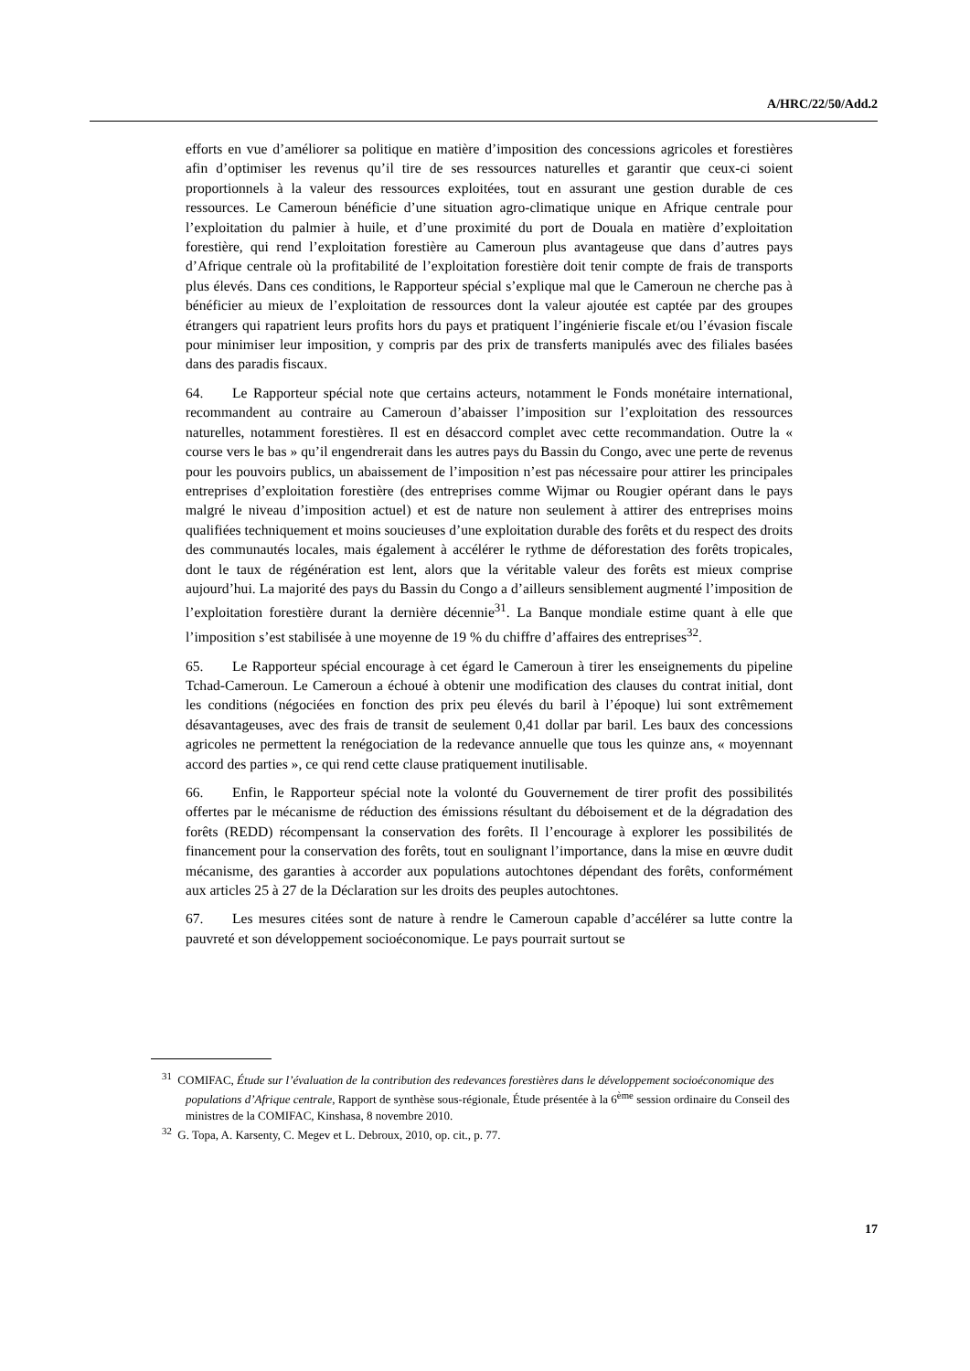A/HRC/22/50/Add.2
efforts en vue d’améliorer sa politique en matière d’imposition des concessions agricoles et forestières afin d’optimiser les revenus qu’il tire de ses ressources naturelles et garantir que ceux-ci soient proportionnels à la valeur des ressources exploitées, tout en assurant une gestion durable de ces ressources. Le Cameroun bénéficie d’une situation agro-climatique unique en Afrique centrale pour l’exploitation du palmier à huile, et d’une proximité du port de Douala en matière d’exploitation forestière, qui rend l’exploitation forestière au Cameroun plus avantageuse que dans d’autres pays d’Afrique centrale où la profitabilité de l’exploitation forestière doit tenir compte de frais de transports plus élevés. Dans ces conditions, le Rapporteur spécial s’explique mal que le Cameroun ne cherche pas à bénéficier au mieux de l’exploitation de ressources dont la valeur ajoutée est captée par des groupes étrangers qui rapatrient leurs profits hors du pays et pratiquent l’ingénierie fiscale et/ou l’évasion fiscale pour minimiser leur imposition, y compris par des prix de transferts manipulés avec des filiales basées dans des paradis fiscaux.
64. Le Rapporteur spécial note que certains acteurs, notamment le Fonds monétaire international, recommandent au contraire au Cameroun d’abaisser l’imposition sur l’exploitation des ressources naturelles, notamment forestières. Il est en désaccord complet avec cette recommandation. Outre la « course vers le bas » qu’il engendrerait dans les autres pays du Bassin du Congo, avec une perte de revenus pour les pouvoirs publics, un abaissement de l’imposition n’est pas nécessaire pour attirer les principales entreprises d’exploitation forestière (des entreprises comme Wijmar ou Rougier opérant dans le pays malgré le niveau d’imposition actuel) et est de nature non seulement à attirer des entreprises moins qualifiées techniquement et moins soucieuses d’une exploitation durable des forêts et du respect des droits des communautés locales, mais également à accélérer le rythme de déforestation des forêts tropicales, dont le taux de régénération est lent, alors que la véritable valeur des forêts est mieux comprise aujourd’hui. La majorité des pays du Bassin du Congo a d’ailleurs sensiblement augmenté l’imposition de l’exploitation forestière durant la dernière décennie<sup>31</sup>. La Banque mondiale estime quant à elle que l’imposition s’est stabilisée à une moyenne de 19 % du chiffre d’affaires des entreprises<sup>32</sup>.
65. Le Rapporteur spécial encourage à cet égard le Cameroun à tirer les enseignements du pipeline Tchad-Cameroun. Le Cameroun a échoué à obtenir une modification des clauses du contrat initial, dont les conditions (négociées en fonction des prix peu élevés du baril à l’époque) lui sont extrêmement désavantageuses, avec des frais de transit de seulement 0,41 dollar par baril. Les baux des concessions agricoles ne permettent la renégociation de la redevance annuelle que tous les quinze ans, « moyennant accord des parties », ce qui rend cette clause pratiquement inutilisable.
66. Enfin, le Rapporteur spécial note la volonté du Gouvernement de tirer profit des possibilités offertes par le mécanisme de réduction des émissions résultant du déboisement et de la dégradation des forêts (REDD) récompensant la conservation des forêts. Il l’encourage à explorer les possibilités de financement pour la conservation des forêts, tout en soulignant l’importance, dans la mise en œuvre dudit mécanisme, des garanties à accorder aux populations autochtones dépendant des forêts, conformément aux articles 25 à 27 de la Déclaration sur les droits des peuples autochtones.
67. Les mesures citées sont de nature à rendre le Cameroun capable d’accélérer sa lutte contre la pauvreté et son développement socioéconomique. Le pays pourrait surtout se
<sup>31</sup> COMIFAC, Étude sur l’évaluation de la contribution des redevances forestières dans le développement socioéconomique des populations d’Afrique centrale, Rapport de synthèse sous-régionale, Étude présentée à la 6<sup>ème</sup> session ordinaire du Conseil des ministres de la COMIFAC, Kinshasa, 8 novembre 2010.
<sup>32</sup> G. Topa, A. Karsenty, C. Megev et L. Debroux, 2010, op. cit., p. 77.
17